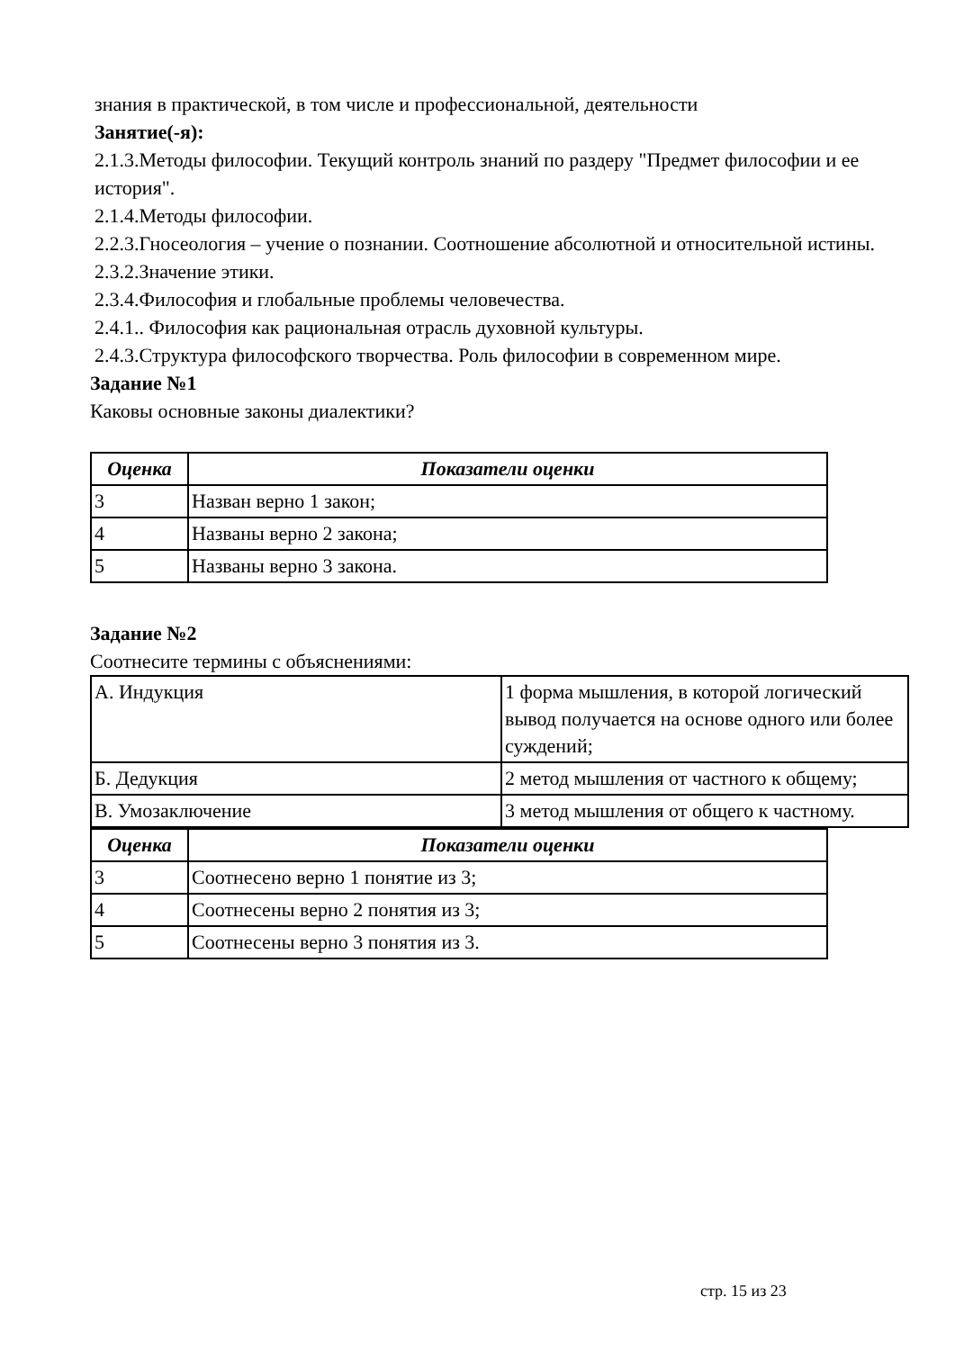знания в практической, в том числе и профессиональной, деятельности
Занятие(-я):
2.1.3.Методы философии. Текущий контроль знаний по раздеру "Предмет философии и ее история".
2.1.4.Методы философии.
2.2.3.Гносеология – учение о познании. Соотношение абсолютной и относительной истины.
2.3.2.Значение этики.
2.3.4.Философия и глобальные проблемы человечества.
2.4.1.. Философия как рациональная отрасль духовной культуры.
2.4.3.Структура философского творчества. Роль философии в современном мире.
Задание №1
Каковы основные законы диалектики?
| Оценка | Показатели оценки |
| --- | --- |
| 3 | Назван верно 1 закон; |
| 4 | Названы верно 2 закона; |
| 5 | Названы верно 3 закона. |
Задание №2
Соотнесите термины с объяснениями:
| А. Индукция | 1 форма мышления, в которой логический вывод получается на основе одного или более суждений; |
| Б. Дедукция | 2 метод мышления от частного к общему; |
| В. Умозаключение | 3 метод мышления от общего к частному. |
| Оценка | Показатели оценки |
| --- | --- |
| 3 | Соотнесено верно 1 понятие из 3; |
| 4 | Соотнесены верно 2 понятия из 3; |
| 5 | Соотнесены верно 3 понятия из 3. |
стр. 15 из 23